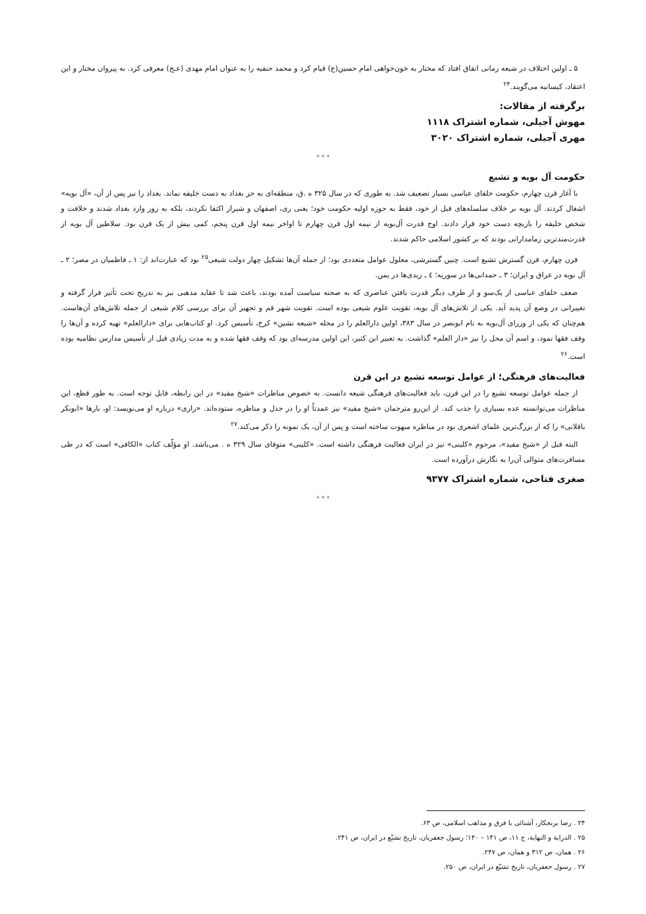۵ ـ اولین اختلاف در شیعه زمانی اتفاق افتاد که مختار به خون‌خواهی امام حسین(ع) قیام کرد و محمد حنفیه را به عنوان امام مهدی (عـج) معرفی کرد. به پیروان مختار و این اعتقاد، کیسانیه می‌گویند.<sup>۲۴</sup>
برگرفته از مقالات:
مهوش آجیلی، شماره اشتراک ۱۱۱۸
مهری آجیلی، شماره اشتراک ۳۰۲۰
* * *
حکومت آل بویه و تشیع
با آغاز قرن چهارم، حکومت خلفای عباسی بسیار تضعیف شد. به طوری که در سال ۳۲۵ ه .ق، منطقه‌ای به جز بغداد به دست خلیفه نماند. بغداد را نیز پس از آن، «آل بویه» اشغال کردند. آل بویه بر خلاف سلسله‌های قبل از خود، فقط به حوزه اولیه حکومت خود؛ یعنی ری، اصفهان و شیراز اکتفا نکردند، بلکه به زور وارد بغداد شدند و خلافت و شخص خلیفه را بازیچه دست خود قرار دادند. اوج قدرت آل‌بویه از نیمه اول قرن چهارم تا اواخر نیمه اول قرن پنجم، کمی بیش از یک قرن بود. سلاطین آل بویه از قدرت‌مندترین زمامدارانی بودند که بر کشور اسلامی حاکم شدند.
قرن چهارم، قرن گسترش تشیع است. چنین گسترشی، معلول عوامل متعددی بود؛ از جمله آن‌ها تشکیل چهار دولت شیعی<sup>۲۵</sup> بود که عبارت‌اند از: ۱ ـ فاطمیان در مصر؛ ۲ ـ آل بویه در عراق و ایران؛ ۳ ـ حمدانی‌ها در سوریه؛ ٤ ـ زیدی‌ها در یمن.
ضعف خلفای عباسی از یک‌سو و از طرف دیگر قدرت یافتن عناصری که به صحنه سیاست آمده بودند، باعث شد تا عقاید مذهبی نیز به تدریج تحت تأثیر قرار گرفته و تغییراتی در وضع آن پدید آید. یکی از تلاش‌های آل بویه، تقویت علوم شیعی بوده است. تقویت شهر قم و تجهیز آن برای بررسی کلام شیعی از جمله تلاش‌های آن‌هاست. هم‌چنان که یکی از وزرای آل‌بویه به نام ابونصر در سال ۳۸۳، اولین دارالعلم را در محله «شیعه نشین» کرخ، تأسیس کرد. او کتاب‌هایی برای «دارالعلم» تهیه کرده و آن‌ها را وقف فقها نمود، و اسم آن محل را نیز «دار العلم» گذاشت. به تعبیر ابن کثیر، این اولین مدرسه‌ای بود که وقف فقها شده و به مدت زیادی قبل از تأسیس مدارس نظامیه بوده است.<sup>۲۶</sup>
فعالیت‌های فرهنگی؛ از عوامل توسعه تشیع در این قرن
از جمله عوامل توسعه تشیع را در این قرن، باید فعالیت‌های فرهنگی شیعه دانست. به خصوص مناظرات «شیخ مفید» در این رابطه، قابل توجه است. به طور قطع، این مناظرات می‌توانسته عده بسیاری را جذب کند. از این‌رو مترجمان «شیخ مفید» نیز عمدتاً او را در جدل و مناظره، ستوده‌اند. «رازی» درباره او می‌نویسد: او، بارها «ابوبکر باقلانی» را که از بزرگ‌ترین علمای اشعری بود در مناظره مبهوت ساخته است و پس از آن، یک نمونه را ذکر می‌کند.<sup>۲۷</sup>
البته قبل از «شیخ مفید»، مرحوم «کلینی» نیز در ایران فعالیت فرهنگی داشته است. «کلینی» متوفای سال ۳۲۹ ه . می‌باشد. او مؤلّف کتاب «الکافی» است که در طی مسافرت‌های متوالی آن‌را به نگارش درآورده است.
صغری فتاحی، شماره اشتراک ۹۳۷۷
* * *
۲۴ . رضا برنجکار، آشنائی با فرق و مذاهب اسلامی، ص ۶۳.
۲۵ . الدراية و النهاية، ج ۱۱، ص ۱۴۱ – ۱۴۰؛ رسول جعفریان، تاریخ تشیّع در ایران، ص ۲۴۱.
۲۶ . همان، ص ۳۱۲ و همان، ص ۲۴۷.
۲۷ . رسول جعفریان، تاریخ تشیّع در ایران، ص ۲۵۰.